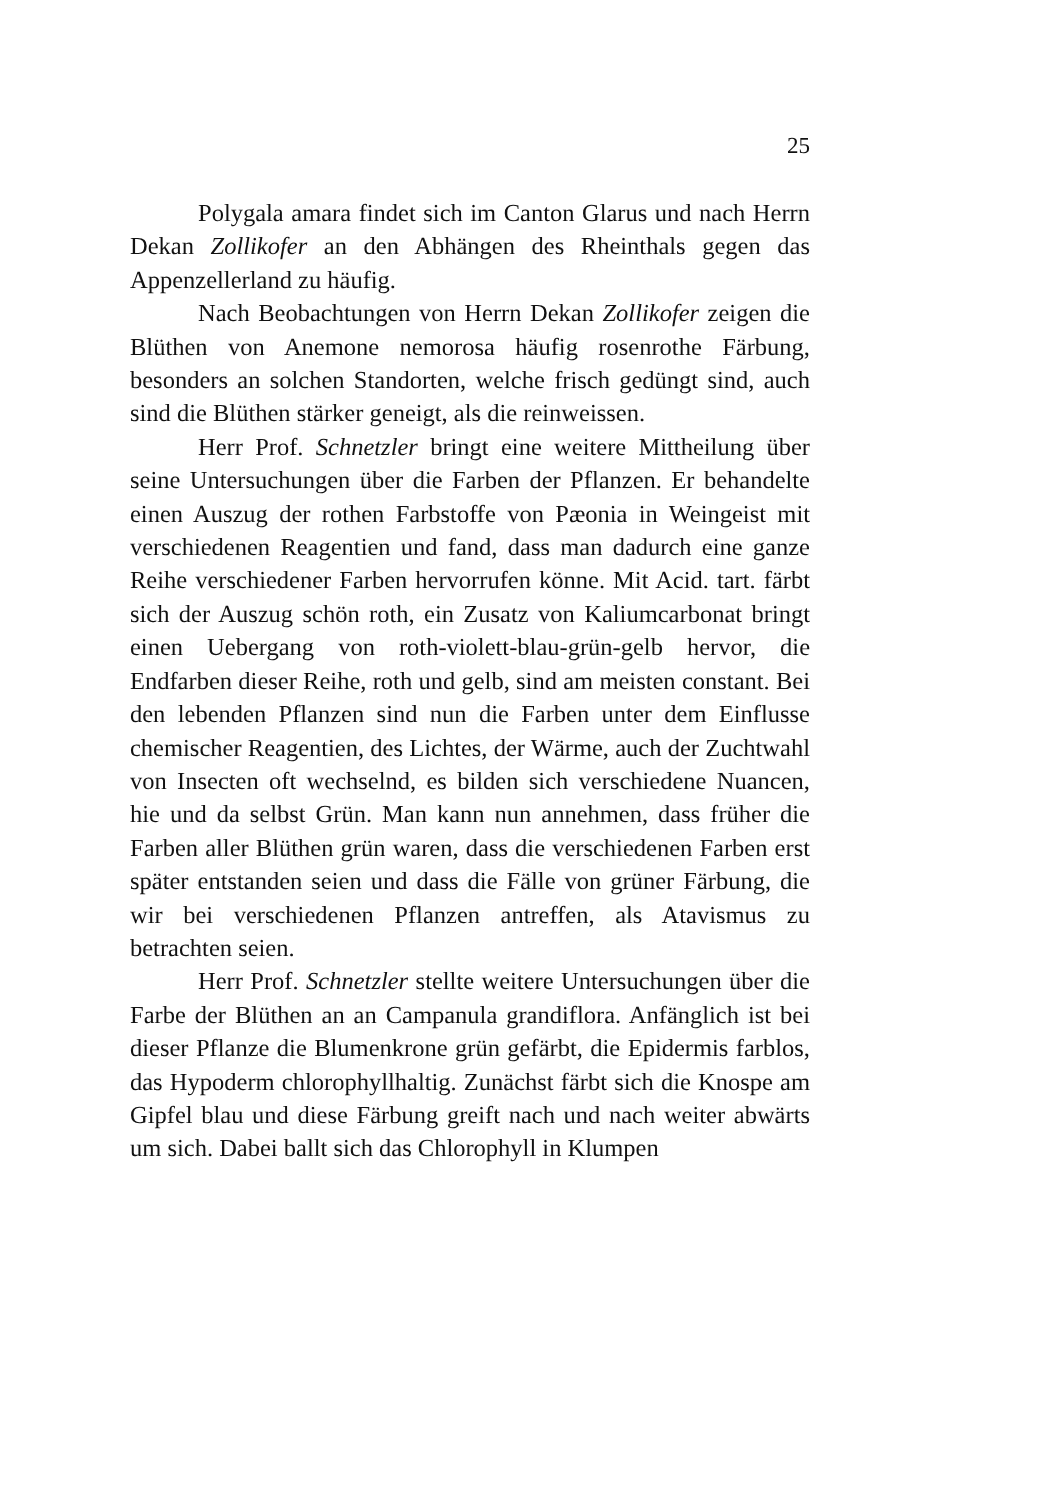25
Polygala amara findet sich im Canton Glarus und nach Herrn Dekan Zollikofer an den Abhängen des Rheinthals gegen das Appenzellerland zu häufig.
Nach Beobachtungen von Herrn Dekan Zollikofer zeigen die Blüthen von Anemone nemorosa häufig rosenrothe Färbung, besonders an solchen Standorten, welche frisch gedüngt sind, auch sind die Blüthen stärker geneigt, als die reinweissen.
Herr Prof. Schnetzler bringt eine weitere Mittheilung über seine Untersuchungen über die Farben der Pflanzen. Er behandelte einen Auszug der rothen Farbstoffe von Pæonia in Weingeist mit verschiedenen Reagentien und fand, dass man dadurch eine ganze Reihe verschiedener Farben hervorrufen könne. Mit Acid. tart. färbt sich der Auszug schön roth, ein Zusatz von Kaliumcarbonat bringt einen Uebergang von roth-violett-blau-grün-gelb hervor, die Endfarben dieser Reihe, roth und gelb, sind am meisten constant. Bei den lebenden Pflanzen sind nun die Farben unter dem Einflusse chemischer Reagentien, des Lichtes, der Wärme, auch der Zuchtwahl von Insecten oft wechselnd, es bilden sich verschiedene Nuancen, hie und da selbst Grün. Man kann nun annehmen, dass früher die Farben aller Blüthen grün waren, dass die verschiedenen Farben erst später entstanden seien und dass die Fälle von grüner Färbung, die wir bei verschiedenen Pflanzen antreffen, als Atavismus zu betrachten seien.
Herr Prof. Schnetzler stellte weitere Untersuchungen über die Farbe der Blüthen an an Campanula grandiflora. Anfänglich ist bei dieser Pflanze die Blumenkrone grün gefärbt, die Epidermis farblos, das Hypoderm chlorophyllhaltig. Zunächst färbt sich die Knospe am Gipfel blau und diese Färbung greift nach und nach weiter abwärts um sich. Dabei ballt sich das Chlorophyll in Klumpen